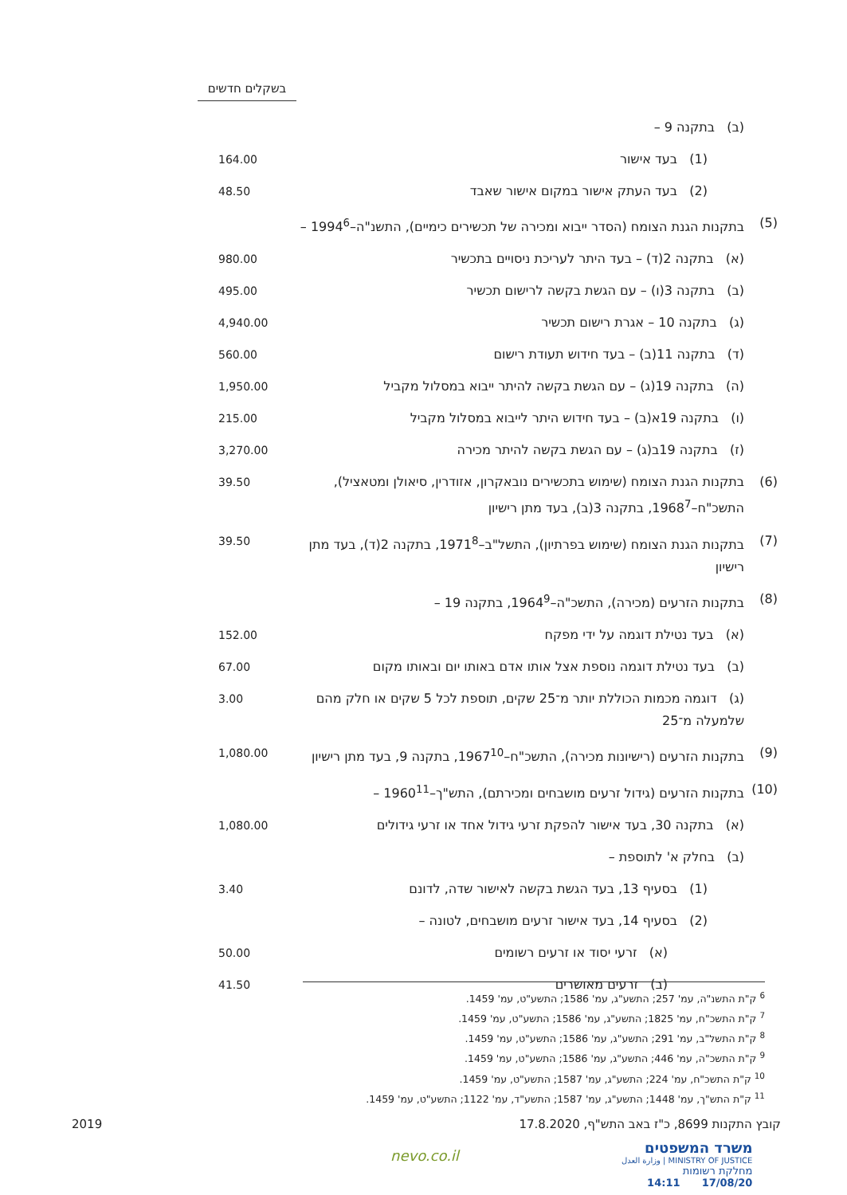בשקלים חדשים
| | (ב) בתקנה 9 – | |
| | (1) בעד אישור | 164.00 |
| | (2) בעד העתק אישור במקום אישור שאבד | 48.50 |
| (5) | בתקנות הגנת הצומח (הסדר ייבוא ומכירה של תכשירים כימיים), התשנ"ה–1994<sup>6</sup> – | |
| | (א) בתקנה 2(ד) – בעד היתר לעריכת ניסויים בתכשיר | 980.00 |
| | (ב) בתקנה 3(ו) – עם הגשת בקשה לרישום תכשיר | 495.00 |
| | (ג) בתקנה 10 – אגרת רישום תכשיר | 4,940.00 |
| | (ד) בתקנה 11(ב) – בעד חידוש תעודת רישום | 560.00 |
| | (ה) בתקנה 19(ג) – עם הגשת בקשה להיתר ייבוא במסלול מקביל | 1,950.00 |
| | (ו) בתקנה 19א(ב) – בעד חידוש היתר לייבוא במסלול מקביל | 215.00 |
| | (ז) בתקנה 19ב(ג) – עם הגשת בקשה להיתר מכירה | 3,270.00 |
| (6) | בתקנות הגנת הצומח (שימוש בתכשירים נובאקרון, אזודרין, סיאולן ומטאציל), התשכ"ח–1968<sup>7</sup>, בתקנה 3(ב), בעד מתן רישיון | 39.50 |
| (7) | בתקנות הגנת הצומח (שימוש בפרתיון), התשל"ב–1971<sup>8</sup>, בתקנה 2(ד), בעד מתן רישיון | 39.50 |
| (8) | בתקנות הזרעים (מכירה), התשכ"ה–1964<sup>9</sup>, בתקנה 19 – | |
| | (א) בעד נטילת דוגמה על ידי מפקח | 152.00 |
| | (ב) בעד נטילת דוגמה נוספת אצל אותו אדם באותו יום ובאותו מקום | 67.00 |
| | (ג) דוגמה מכמות הכוללת יותר מ־25 שקים, תוספת לכל 5 שקים או חלק מהם שלמעלה מ־25 | 3.00 |
| (9) | בתקנות הזרעים (רישיונות מכירה), התשכ"ח–1967<sup>10</sup>, בתקנה 9, בעד מתן רישיון | 1,080.00 |
| (10) | בתקנות הזרעים (גידול זרעים מושבחים ומכירתם), התש"ך–1960<sup>11</sup> – | |
| | (א) בתקנה 30, בעד אישור להפקת זרעי גידול אחד או זרעי גידולים | 1,080.00 |
| | (ב) בחלק א' לתוספת – | |
| | (1) בסעיף 13, בעד הגשת בקשה לאישור שדה, לדונם | 3.40 |
| | (2) בסעיף 14, בעד אישור זרעים מושבחים, לטונה – | |
| | (א) זרעי יסוד או זרעים רשומים | 50.00 |
| | (ב) זרעים מאושרים | 41.50 |
<sup>6</sup> ק"ת התשנ"ה, עמ' 257; התשע"ג, עמ' 1586; התשע"ט, עמ' 1459.
<sup>7</sup> ק"ת התשכ"ח, עמ' 1825; התשע"ג, עמ' 1586; התשע"ט, עמ' 1459.
<sup>8</sup> ק"ת התשל"ב, עמ' 291; התשע"ג, עמ' 1586; התשע"ט, עמ' 1459.
<sup>9</sup> ק"ת התשכ"ה, עמ' 446; התשע"ג, עמ' 1586; התשע"ט, עמ' 1459.
<sup>10</sup> ק"ת התשכ"ח, עמ' 224; התשע"ג, עמ' 1587; התשע"ט, עמ' 1459.
<sup>11</sup> ק"ת התש"ך, עמ' 1448; התשע"ג, עמ' 1587; התשע"ד, עמ' 1122; התשע"ט, עמ' 1459.
קובץ התקנות 8699, כ"ז באב התש"ף, 17.8.2020 2019
משרד המשפטים
MINISTRY OF JUSTICE | وزارة العدل
מחלקת רשומות
17/08/20 14:11
nevo.co.il